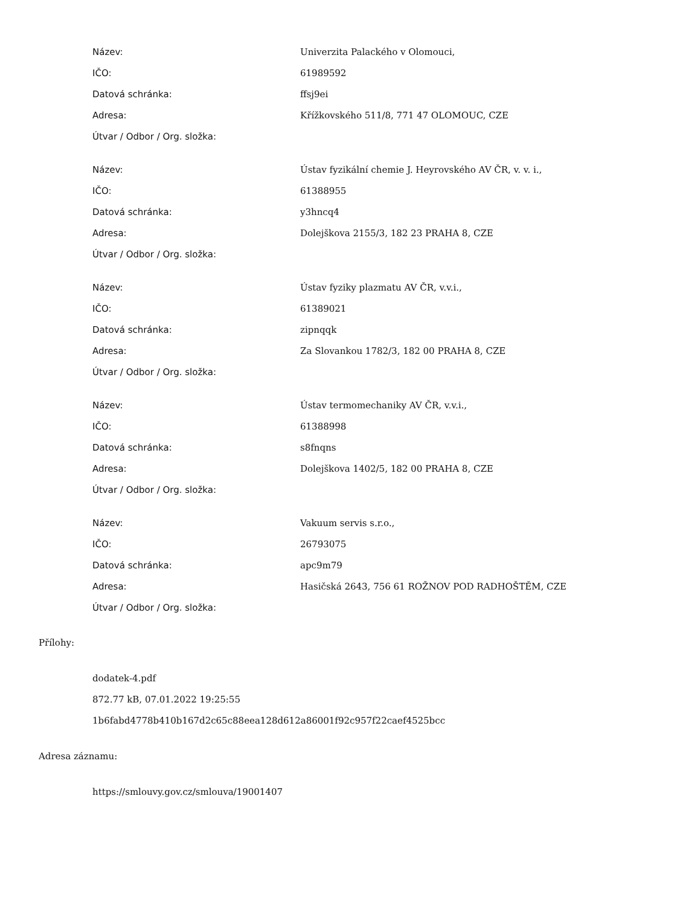| Název: | Univerzita Palackého v Olomouci, |
| IČO: | 61989592 |
| Datová schránka: | ffsj9ei |
| Adresa: | Křížkovského 511/8, 771 47 OLOMOUC, CZE |
| Útvar / Odbor / Org. složka: | |
| Název: | Ústav fyzikální chemie J. Heyrovského AV ČR, v. v. i., |
| IČO: | 61388955 |
| Datová schránka: | y3hncq4 |
| Adresa: | Dolejškova 2155/3, 182 23 PRAHA 8, CZE |
| Útvar / Odbor / Org. složka: | |
| Název: | Ústav fyziky plazmatu AV ČR, v.v.i., |
| IČO: | 61389021 |
| Datová schránka: | zipnqqk |
| Adresa: | Za Slovankou 1782/3, 182 00 PRAHA 8, CZE |
| Útvar / Odbor / Org. složka: | |
| Název: | Ústav termomechaniky AV ČR, v.v.i., |
| IČO: | 61388998 |
| Datová schránka: | s8fnqns |
| Adresa: | Dolejškova 1402/5, 182 00 PRAHA 8, CZE |
| Útvar / Odbor / Org. složka: | |
| Název: | Vakuum servis s.r.o., |
| IČO: | 26793075 |
| Datová schránka: | apc9m79 |
| Adresa: | Hasičská 2643, 756 61 ROŽNOV POD RADHOŠTĚM, CZE |
| Útvar / Odbor / Org. složka: | |
Přílohy:
dodatek-4.pdf
872.77 kB, 07.01.2022 19:25:55
1b6fabd4778b410b167d2c65c88eea128d612a86001f92c957f22caef4525bcc
Adresa záznamu:
https://smlouvy.gov.cz/smlouva/19001407